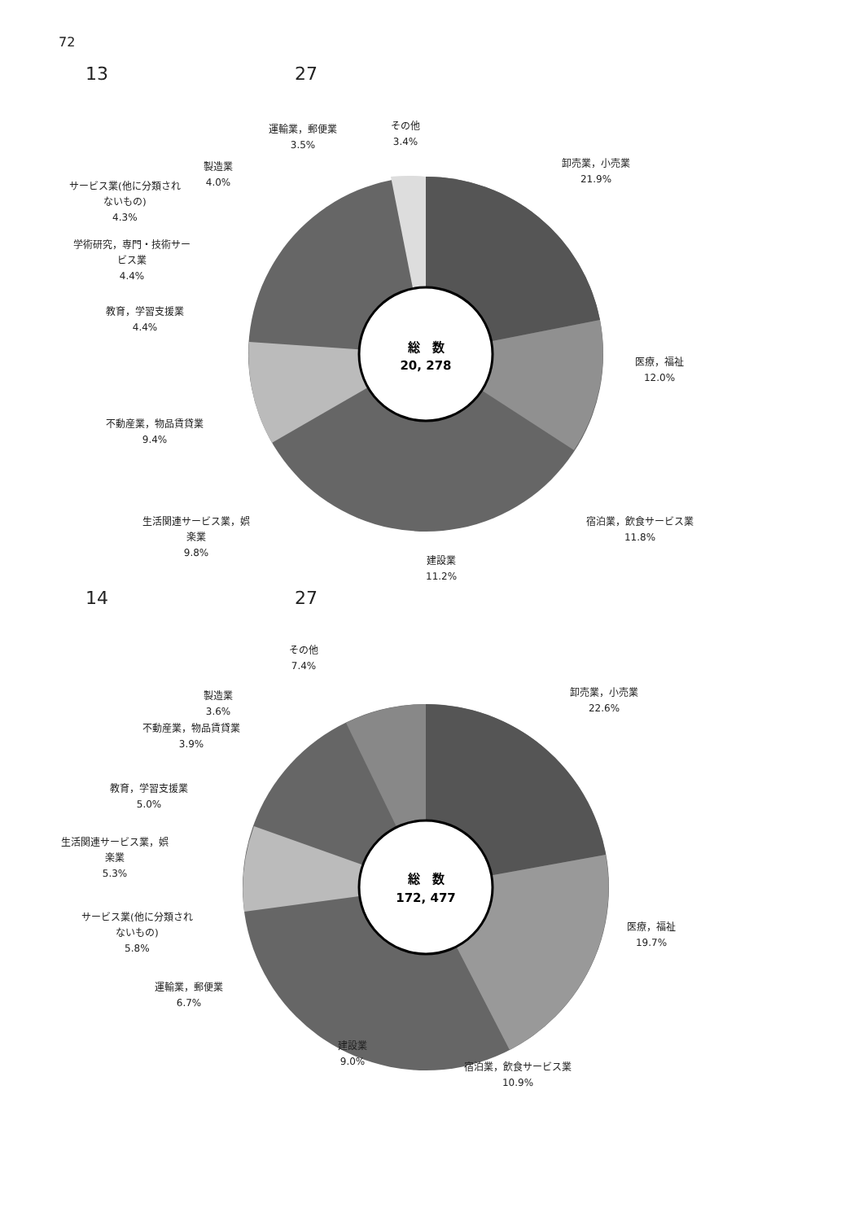72
13 27
総　数
20, 278
運輸業，郵便業
3.5%
その他
3.4%
卸売業，小売業
21.9%
製造業
4.0%
サービス業(他に分類され
ないもの)
4.3%
学術研究，専門・技術サー
ビス業
4.4%
教育，学習支援業
4.4%
医療，福祉
12.0%
不動産業，物品賃貸業
9.4%
生活関連サービス業，娯
楽業
9.8%
宿泊業，飲食サービス業
11.8%
建設業
11.2%
14 27
総　数
172, 477
その他
7.4%
卸売業，小売業
22.6%
製造業
3.6%
不動産業，物品賃貸業
3.9%
教育，学習支援業
5.0%
生活関連サービス業，娯
楽業
5.3%
サービス業(他に分類され
ないもの)
5.8%
医療，福祉
19.7%
運輸業，郵便業
6.7%
建設業
9.0%
宿泊業，飲食サービス業
10.9%